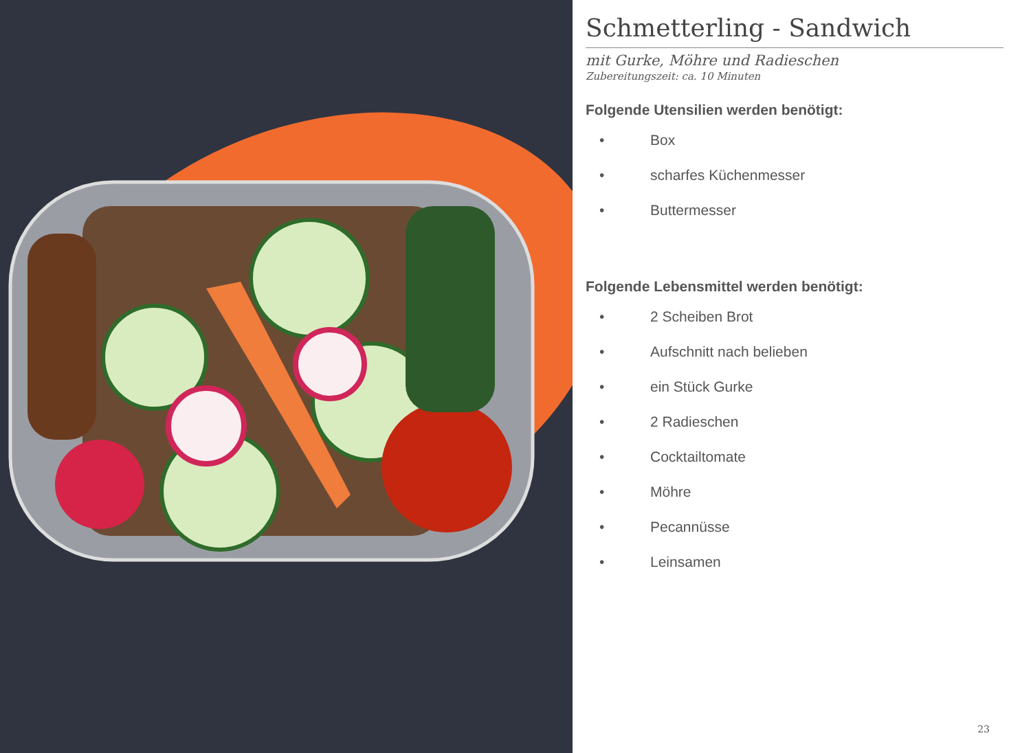Schmetterling - Sandwich
mit Gurke, Möhre und Radieschen
Zubereitungszeit: ca. 10 Minuten
Folgende Utensilien werden benötigt:
• Box
• scharfes Küchenmesser
• Buttermesser
Folgende Lebensmittel werden benötigt:
• 2 Scheiben Brot
• Aufschnitt nach belieben
• ein Stück Gurke
• 2 Radieschen
• Cocktailtomate
• Möhre
• Pecannüsse
• Leinsamen
23